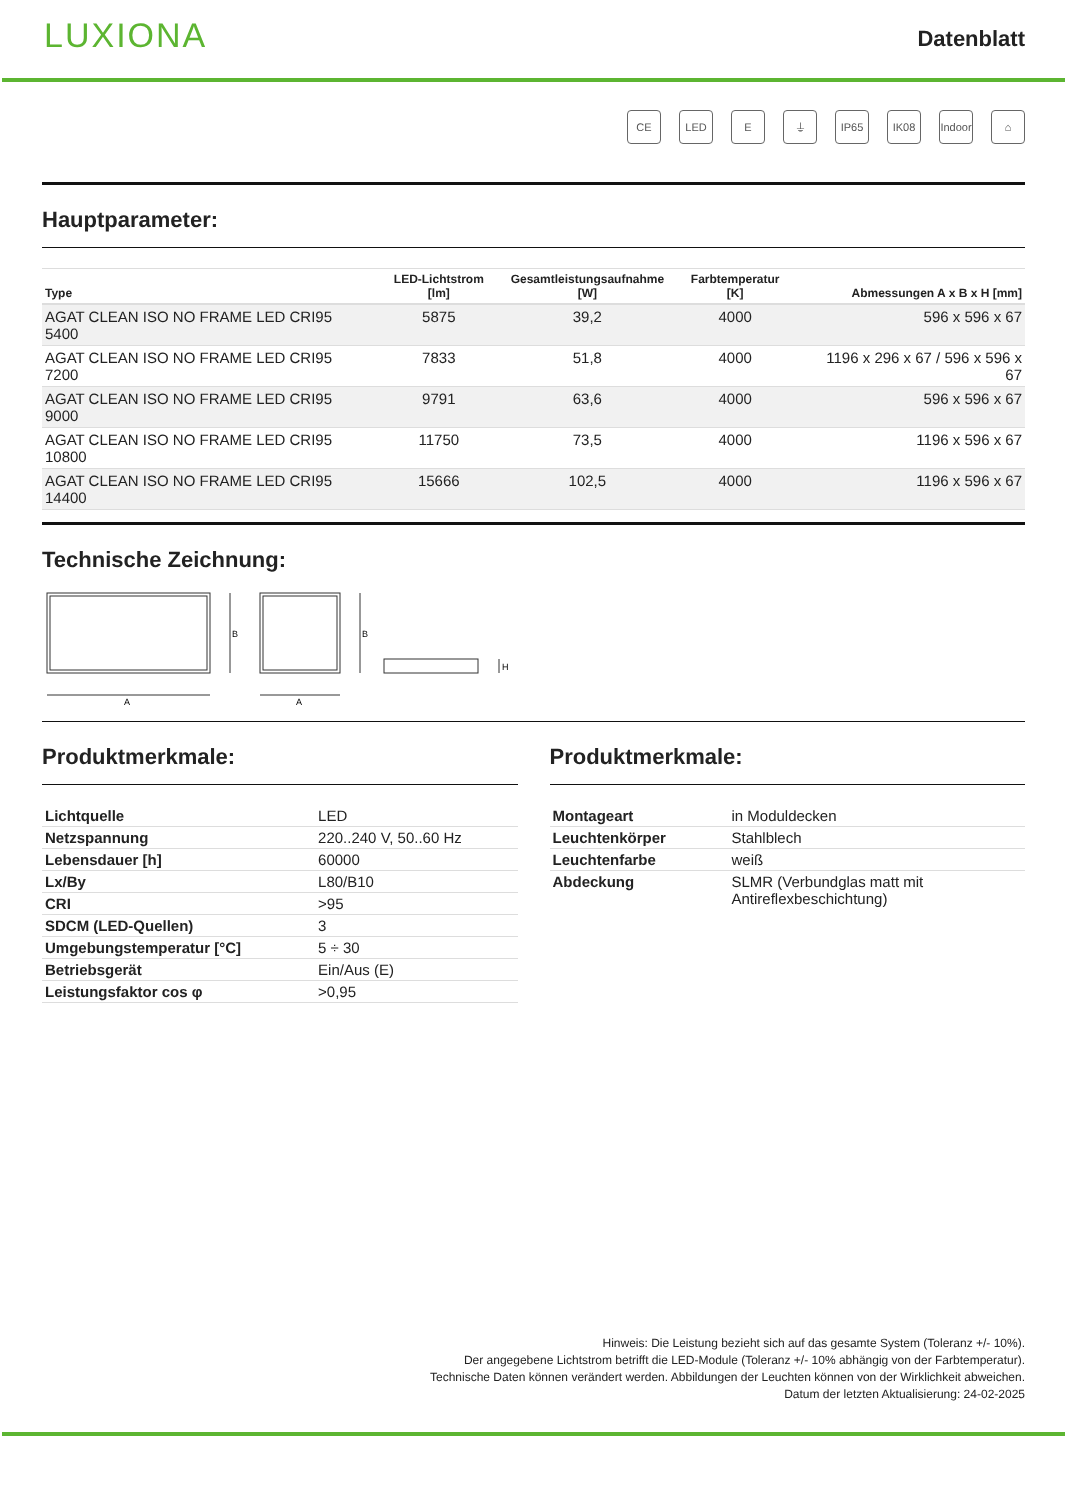LUXIONA
Datenblatt
CE LED E ⏚ IP65 IK08 Indoor
⌂
Hauptparameter:
| Type | LED-Lichtstrom [lm] | Gesamtleistungsaufnahme [W] | Farbtemperatur [K] | Abmessungen A x B x H [mm] |
| --- | --- | --- | --- | --- |
| AGAT CLEAN ISO NO FRAME LED CRI95 5400 | 5875 | 39,2 | 4000 | 596 x 596 x 67 |
| AGAT CLEAN ISO NO FRAME LED CRI95 7200 | 7833 | 51,8 | 4000 | 1196 x 296 x 67 / 596 x 596 x 67 |
| AGAT CLEAN ISO NO FRAME LED CRI95 9000 | 9791 | 63,6 | 4000 | 596 x 596 x 67 |
| AGAT CLEAN ISO NO FRAME LED CRI95 10800 | 11750 | 73,5 | 4000 | 1196 x 596 x 67 |
| AGAT CLEAN ISO NO FRAME LED CRI95 14400 | 15666 | 102,5 | 4000 | 1196 x 596 x 67 |
Technische Zeichnung:
B
A
B
A
H
Produktmerkmale:
| Lichtquelle | LED |
| Netzspannung | 220..240 V, 50..60 Hz |
| Lebensdauer [h] | 60000 |
| Lx/By | L80/B10 |
| CRI | >95 |
| SDCM (LED-Quellen) | 3 |
| Umgebungstemperatur [°C] | 5 ÷ 30 |
| Betriebsgerät | Ein/Aus (E) |
| Leistungsfaktor cos φ | >0,95 |
Produktmerkmale:
| Montageart | in Moduldecken |
| Leuchtenkörper | Stahlblech |
| Leuchtenfarbe | weiß |
| Abdeckung | SLMR (Verbundglas matt mit Antireflexbeschichtung) |
Hinweis: Die Leistung bezieht sich auf das gesamte System (Toleranz +/- 10%).
Der angegebene Lichtstrom betrifft die LED-Module (Toleranz +/- 10% abhängig von der Farbtemperatur).
Technische Daten können verändert werden. Abbildungen der Leuchten können von der Wirklichkeit abweichen.
Datum der letzten Aktualisierung: 24-02-2025